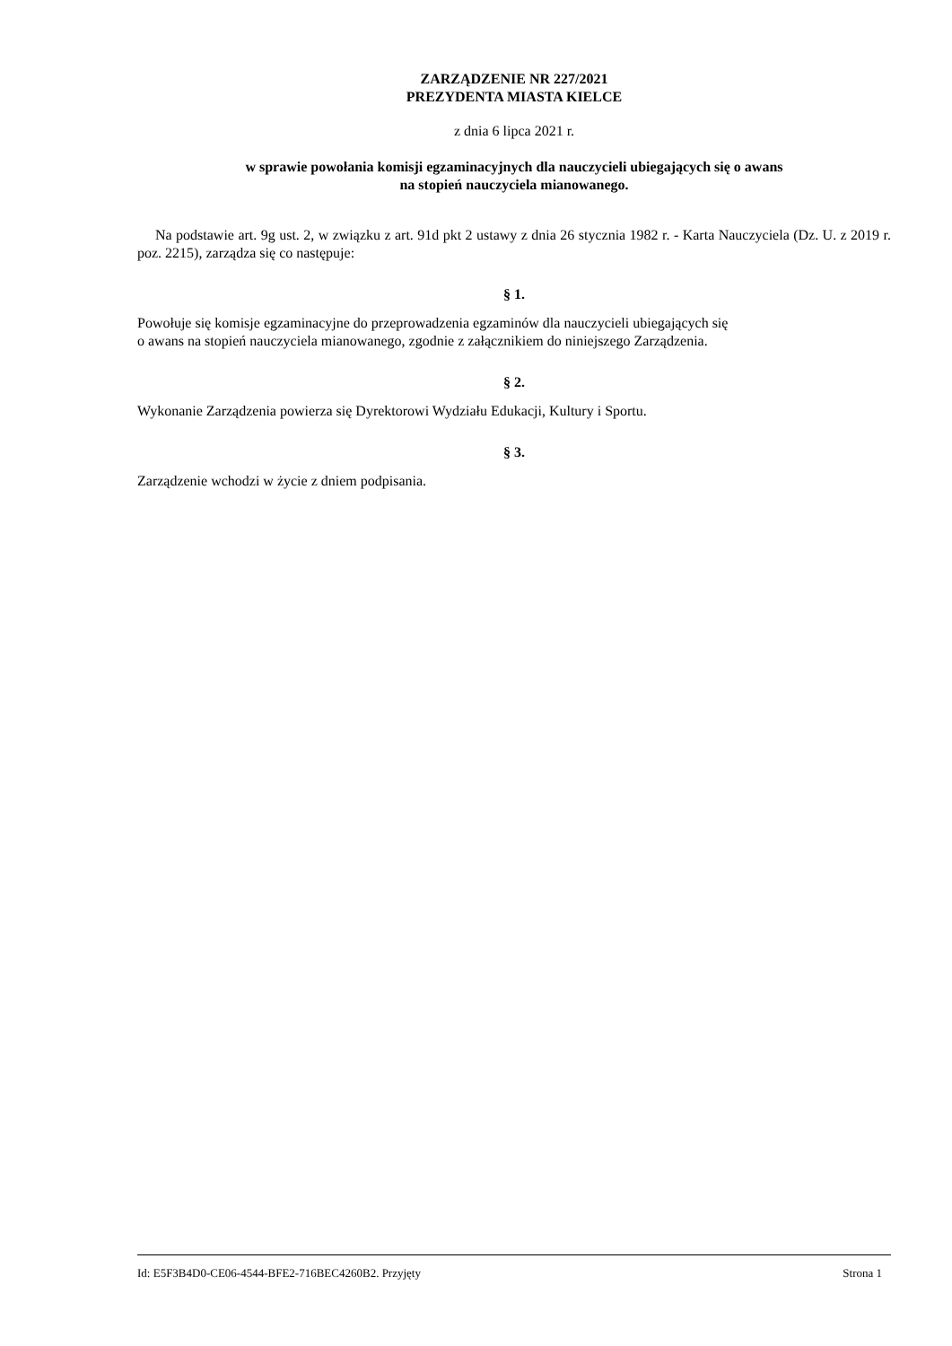ZARZĄDZENIE NR 227/2021
PREZYDENTA MIASTA KIELCE
z dnia 6 lipca 2021 r.
w sprawie powołania komisji egzaminacyjnych dla nauczycieli ubiegających się o awans
na stopień nauczyciela mianowanego.
Na podstawie art. 9g ust. 2, w związku z art. 91d pkt 2 ustawy z dnia 26 stycznia 1982 r. - Karta Nauczyciela (Dz. U. z 2019 r. poz. 2215), zarządza się co następuje:
§ 1.
Powołuje się komisje egzaminacyjne do przeprowadzenia egzaminów dla nauczycieli ubiegających się
o awans na stopień nauczyciela mianowanego, zgodnie z załącznikiem do niniejszego Zarządzenia.
§ 2.
Wykonanie Zarządzenia powierza się Dyrektorowi Wydziału Edukacji, Kultury i Sportu.
§ 3.
Zarządzenie wchodzi w życie z dniem podpisania.
Id: E5F3B4D0-CE06-4544-BFE2-716BEC4260B2. Przyjęty Strona 1